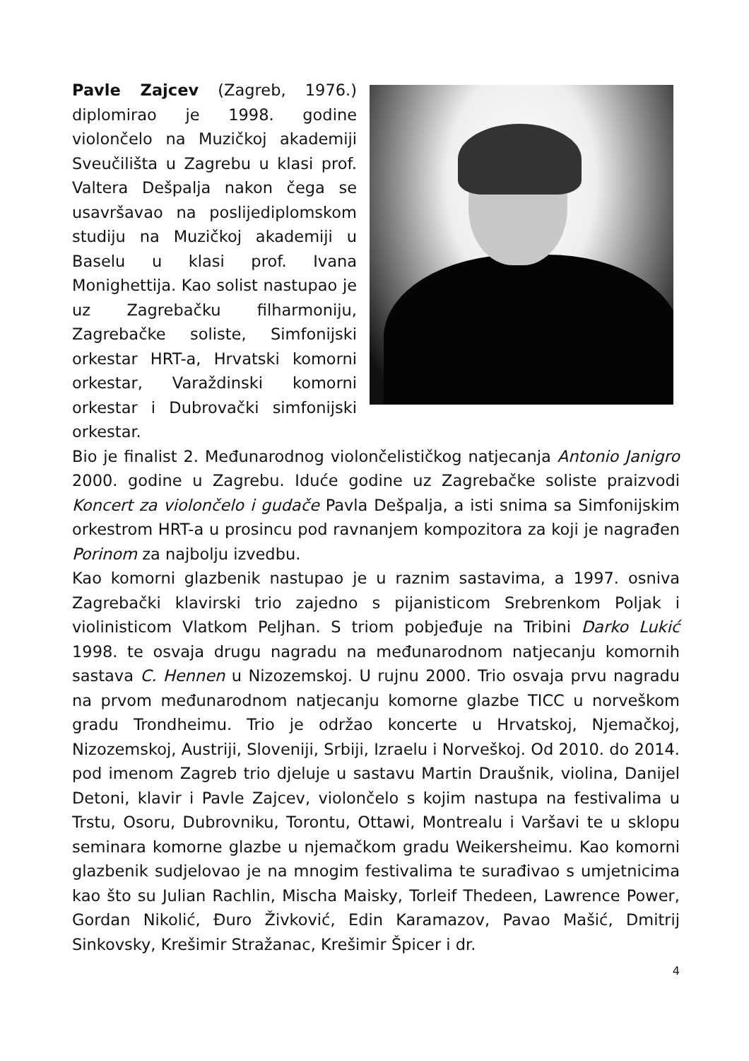Pavle Zajcev (Zagreb, 1976.) diplomirao je 1998. godine violončelo na Muzičkoj akademiji Sveučilišta u Zagrebu u klasi prof. Valtera Dešpalja nakon čega se usavršavao na poslijediplomskom studiju na Muzičkoj akademiji u Baselu u klasi prof. Ivana Monighettija. Kao solist nastupao je uz Zagrebačku filharmoniju, Zagrebačke soliste, Simfonijski orkestar HRT-a, Hrvatski komorni orkestar, Varaždinski komorni orkestar i Dubrovački simfonijski orkestar.
Bio je finalist 2. Međunarodnog violončelističkog natjecanja Antonio Janigro 2000. godine u Zagrebu. Iduće godine uz Zagrebačke soliste praizvodi Koncert za violončelo i gudače Pavla Dešpalja, a isti snima sa Simfonijskim orkestrom HRT-a u prosincu pod ravnanjem kompozitora za koji je nagrađen Porinom za najbolju izvedbu.
Kao komorni glazbenik nastupao je u raznim sastavima, a 1997. osniva Zagrebački klavirski trio zajedno s pijanisticom Srebrenkom Poljak i violinisticom Vlatkom Peljhan. S triom pobjeđuje na Tribini Darko Lukić 1998. te osvaja drugu nagradu na međunarodnom natjecanju komornih sastava C. Hennen u Nizozemskoj. U rujnu 2000. Trio osvaja prvu nagradu na prvom međunarodnom natjecanju komorne glazbe TICC u norveškom gradu Trondheimu. Trio je održao koncerte u Hrvatskoj, Njemačkoj, Nizozemskoj, Austriji, Sloveniji, Srbiji, Izraelu i Norveškoj. Od 2010. do 2014. pod imenom Zagreb trio djeluje u sastavu Martin Draušnik, violina, Danijel Detoni, klavir i Pavle Zajcev, violončelo s kojim nastupa na festivalima u Trstu, Osoru, Dubrovniku, Torontu, Ottawi, Montrealu i Varšavi te u sklopu seminara komorne glazbe u njemačkom gradu Weikersheimu. Kao komorni glazbenik sudjelovao je na mnogim festivalima te surađivao s umjetnicima kao što su Julian Rachlin, Mischa Maisky, Torleif Thedeen, Lawrence Power, Gordan Nikolić, Đuro Živković, Edin Karamazov, Pavao Mašić, Dmitrij Sinkovsky, Krešimir Stražanac, Krešimir Špicer i dr.
4